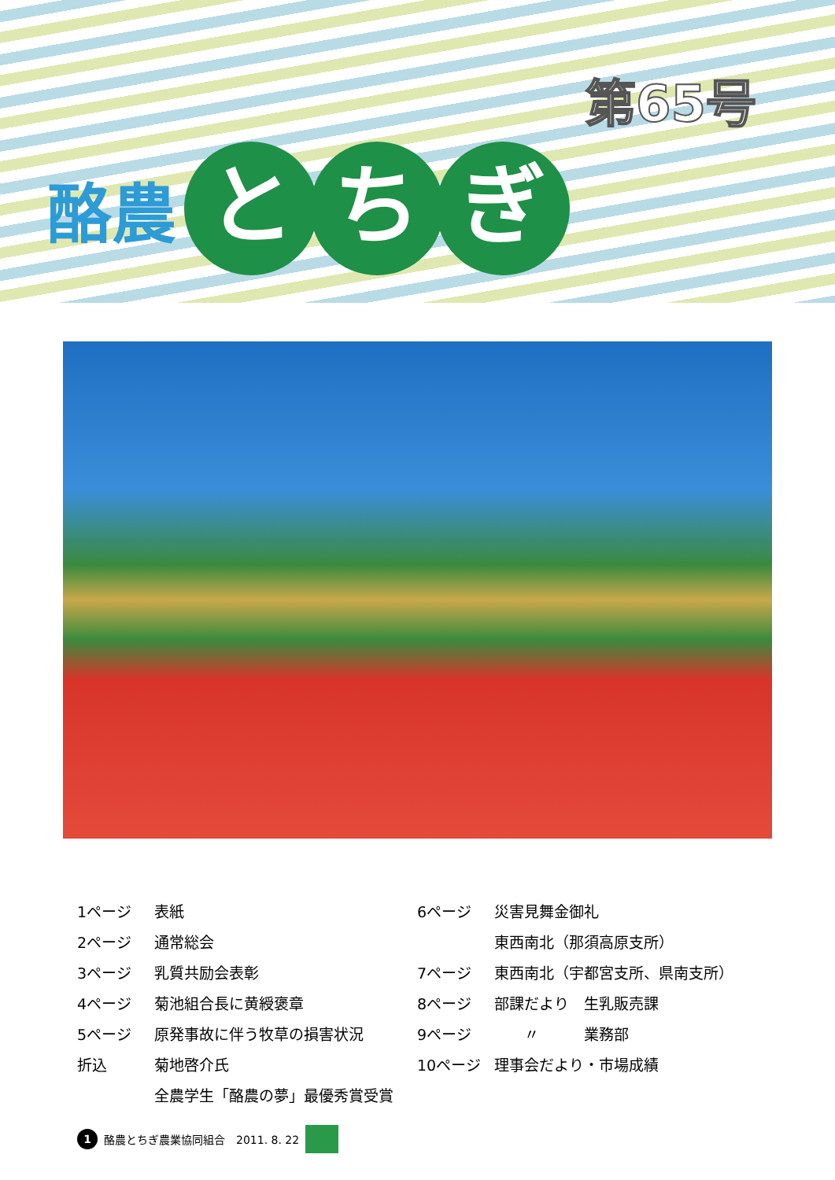第65号
酪農 と ち ぎ
1ページ 表紙
2ページ 通常総会
3ページ 乳質共励会表彰
4ページ 菊池組合長に黄綬褒章
5ページ 原発事故に伴う牧草の損害状況
折込 菊地啓介氏
全農学生「酪農の夢」最優秀賞受賞
6ページ 災害見舞金御礼
東西南北（那須高原支所）
7ページ 東西南北（宇都宮支所、県南支所）
8ページ 部課だより　生乳販売課
9ページ　　〃　　　業務部
10ページ 理事会だより・市場成績
1 酪農とちぎ農業協同組合　2011. 8. 22